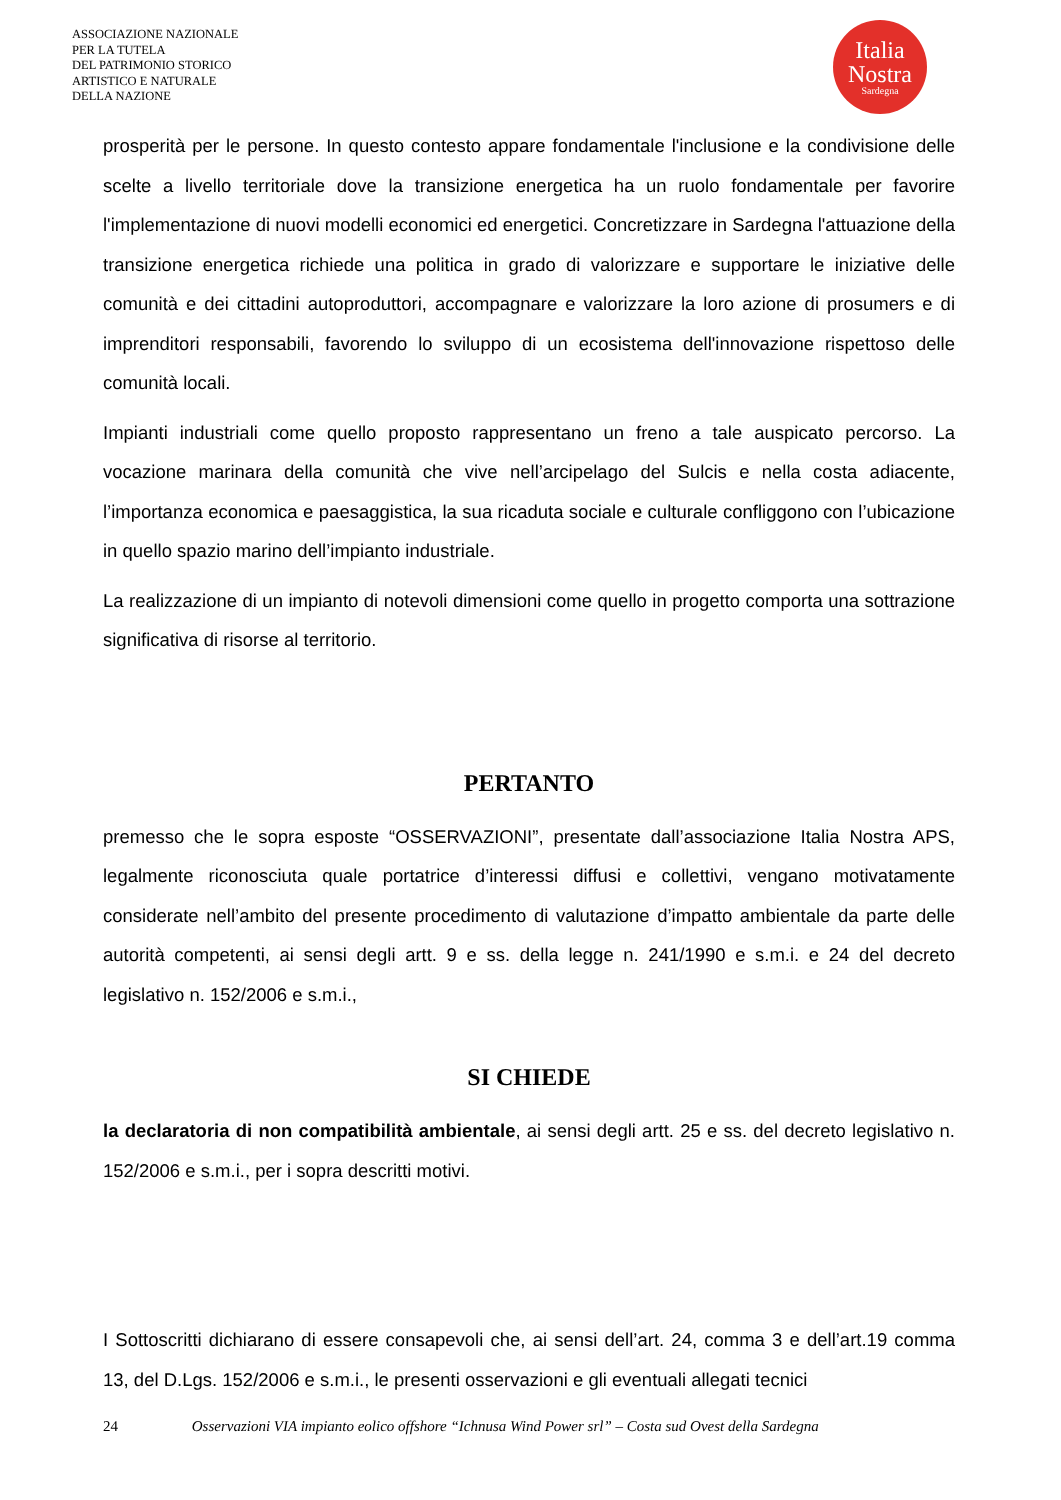ASSOCIAZIONE NAZIONALE
PER LA TUTELA
DEL PATRIMONIO STORICO
ARTISTICO E NATURALE
DELLA NAZIONE
Italia
Nostra
Sardegna
prosperità per le persone. In questo contesto appare fondamentale l'inclusione e la condivisione delle scelte a livello territoriale dove la transizione energetica ha un ruolo fondamentale per favorire l'implementazione di nuovi modelli economici ed energetici. Concretizzare in Sardegna l'attuazione della transizione energetica richiede una politica in grado di valorizzare e supportare le iniziative delle comunità e dei cittadini autoproduttori, accompagnare e valorizzare la loro azione di prosumers e di imprenditori responsabili, favorendo lo sviluppo di un ecosistema dell'innovazione rispettoso delle comunità locali.
Impianti industriali come quello proposto rappresentano un freno a tale auspicato percorso. La vocazione marinara della comunità che vive nell’arcipelago del Sulcis e nella costa adiacente, l’importanza economica e paesaggistica, la sua ricaduta sociale e culturale confliggono con l’ubicazione in quello spazio marino dell’impianto industriale.
La realizzazione di un impianto di notevoli dimensioni come quello in progetto comporta una sottrazione significativa di risorse al territorio.
PERTANTO
premesso che le sopra esposte “OSSERVAZIONI”, presentate dall’associazione Italia Nostra APS, legalmente riconosciuta quale portatrice d’interessi diffusi e collettivi, vengano motivatamente considerate nell’ambito del presente procedimento di valutazione d’impatto ambientale da parte delle autorità competenti, ai sensi degli artt. 9 e ss. della legge n. 241/1990 e s.m.i. e 24 del decreto legislativo n. 152/2006 e s.m.i.,
SI CHIEDE
la declaratoria di non compatibilità ambientale, ai sensi degli artt. 25 e ss. del decreto legislativo n. 152/2006 e s.m.i., per i sopra descritti motivi.
I Sottoscritti dichiarano di essere consapevoli che, ai sensi dell’art. 24, comma 3 e dell’art.19 comma 13, del D.Lgs. 152/2006 e s.m.i., le presenti osservazioni e gli eventuali allegati tecnici
24 Osservazioni VIA impianto eolico offshore “Ichnusa Wind Power srl” – Costa sud Ovest della Sardegna